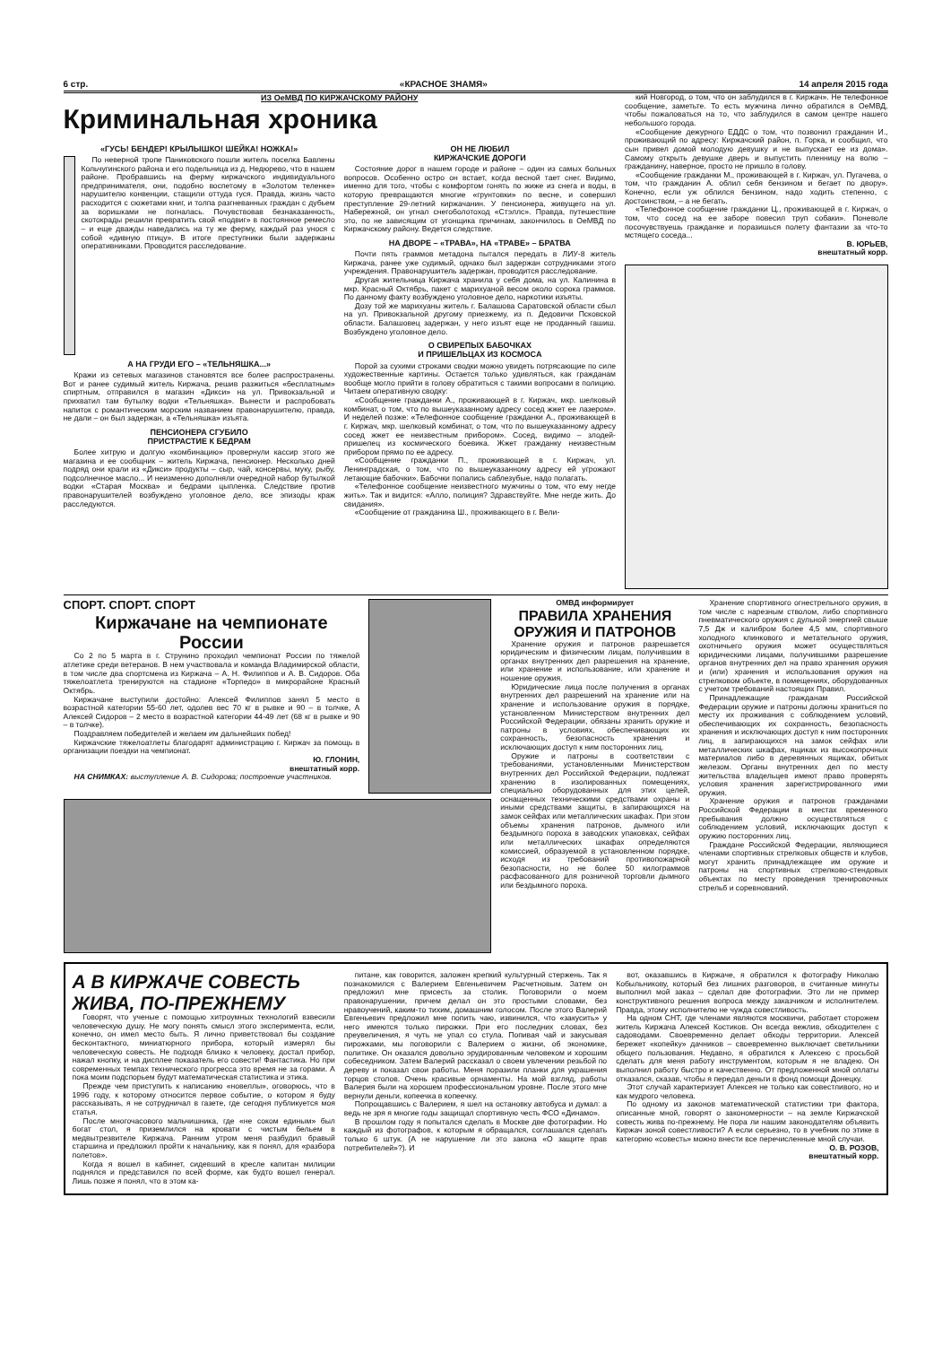6 стр. «КРАСНОЕ ЗНАМЯ» 14 апреля 2015 года
ИЗ ОеМВД ПО КИРЖАЧСКОМУ РАЙОНУ
Криминальная хроника
«ГУСЬ! БЕНДЕР! КРЫЛЫШКО! ШЕЙКА! НОЖКА!»
По неверной тропе Паниковского пошли житель поселка Бавлены Кольчугинского района и его подельница из д. Недюрево, что в нашем районе. Пробравшись на ферму киржачского индивидуального предпринимателя, они, подобно воспетому в «Золотом теленке» нарушителю конвенции, стащили оттуда гуся. Правда, жизнь часто расходится с сюжетами книг, и толпа разгневанных граждан с дубьем за воришками не погналась. Почувствовав безнаказанность, скотокрады решили превратить свой «подвиг» в постоянное ремесло – и еще дважды наведались на ту же ферму, каждый раз унося с собой «дивную птицу». В итоге преступники были задержаны оперативниками. Проводится расследование.
А НА ГРУДИ ЕГО – «ТЕЛЬНЯШКА...»
Кражи из сетевых магазинов становятся все более распространены. Вот и ранее судимый житель Киржача, решив разжиться «бесплатным» спиртным, отправился в магазин «Дикси» на ул. Привокзальной и прихватил там бутылку водки «Тельняшка». Вынести и распробовать напиток с романтическим морским названием правонарушителю, правда, не дали – он был задержан, а «Тельняшка» изъята.
ПЕНСИОНЕРА СГУБИЛО
ПРИСТРАСТИЕ К БЕДРАМ
Более хитрую и долгую «комбинацию» провернули кассир этого же магазина и ее сообщник – житель Киржача, пенсионер. Несколько дней подряд они крали из «Дикси» продукты – сыр, чай, консервы, муку, рыбу, подсолнечное масло... И неизменно дополняли очередной набор бутылкой водки «Старая Москва» и бедрами цыпленка. Следствие против правонарушителей возбуждено уголовное дело, все эпизоды краж расследуются.
ОН НЕ ЛЮБИЛ
КИРЖАЧСКИЕ ДОРОГИ
Состояние дорог в нашем городе и районе – один из самых больных вопросов. Особенно остро он встает, когда весной тает снег. Видимо, именно для того, чтобы с комфортом гонять по жиже из снега и воды, в которую превращаются многие «грунтовки» по весне, и совершил преступление 29-летний киржачанин. У пенсионера, живущего на ул. Набережной, он угнал снегоболотоход «Стэллс». Правда, путешествие это, по не зависящим от угонщика причинам, закончилось в ОеМВД по Киржачскому району. Ведется следствие.
НА ДВОРЕ – «ТРАВА», НА «ТРАВЕ» – БРАТВА
Почти пять граммов метадона пытался передать в ЛИУ-8 житель Киржача, ранее уже судимый, однако был задержан сотрудниками этого учреждения. Правонарушитель задержан, проводится расследование.
Другая жительница Киржача хранила у себя дома, на ул. Калинина в мкр. Красный Октябрь, пакет с марихуаной весом около сорока граммов. По данному факту возбуждено уголовное дело, наркотики изъяты.
Дозу той же марихуаны житель г. Балашова Саратовской области сбыл на ул. Привокзальной другому приезжему, из п. Дедовичи Псковской области. Балашовец задержан, у него изъят еще не проданный гашиш. Возбуждено уголовное дело.
О СВИРЕПЫХ БАБОЧКАХ
И ПРИШЕЛЬЦАХ ИЗ КОСМОСА
Порой за сухими строками сводки можно увидеть потрясающие по силе художественные картины. Остается только удивляться, как гражданам вообще могло прийти в голову обратиться с такими вопросами в полицию. Читаем оперативную сводку:
«Сообщение гражданки А., проживающей в г. Киржач, мкр. шелковый комбинат, о том, что по вышеуказанному адресу сосед жжет ее лазером». И неделей позже: «Телефонное сообщение гражданки А., проживающей в г. Киржач, мкр. шелковый комбинат, о том, что по вышеуказанному адресу сосед жжет ее неизвестным прибором». Сосед, видимо – злодей-пришелец из космического боевика. Жжет гражданку неизвестным прибором прямо по ее адресу.
«Сообщение гражданки П., проживающей в г. Киржач, ул. Ленинградская, о том, что по вышеуказанному адресу ей угрожают летающие бабочки». Бабочки попались саблезубые, надо полагать.
«Телефонное сообщение неизвестного мужчины о том, что ему негде жить». Так и видится: «Алло, полиция? Здравствуйте. Мне негде жить. До свидания».
«Сообщение от гражданина Ш., проживающего в г. Вели-
кий Новгород, о том, что он заблудился в г. Киржач». Не телефонное сообщение, заметьте. То есть мужчина лично обратился в ОеМВД, чтобы пожаловаться на то, что заблудился в самом центре нашего небольшого города.
«Сообщение дежурного ЕДДС о том, что позвонил гражданин И., проживающий по адресу: Киржачский район, п. Горка, и сообщил, что сын привел домой молодую девушку и не выпускает ее из дома». Самому открыть девушке дверь и выпустить пленницу на волю – гражданину, наверное, просто не пришло в голову.
«Сообщение гражданки М., проживающей в г. Киржач, ул. Пугачева, о том, что гражданин А. облил себя бензином и бегает по двору». Конечно, если уж облился бензином, надо ходить степенно, с достоинством, – а не бегать.
«Телефонное сообщение гражданки Ц., проживающей в г. Киржач, о том, что сосед на ее заборе повесил труп собаки». Поневоле посочувствуешь гражданке и поразишься полету фантазии за что-то мстящего соседа...
В. ЮРЬЕВ,
внештатный корр.
СПОРТ. СПОРТ. СПОРТ
Киржачане на чемпионате России
Со 2 по 5 марта в г. Струнино проходил чемпионат России по тяжелой атлетике среди ветеранов. В нем участвовала и команда Владимирской области, в том числе два спортсмена из Киржача – А. Н. Филиппов и А. В. Сидоров. Оба тяжелоатлета тренируются на стадионе «Торпедо» в микрорайоне Красный Октябрь.
Киржачане выступили достойно: Алексей Филиппов занял 5 место в возрастной категории 55-60 лет, одолев вес 70 кг в рывке и 90 – в толчке, А Алексей Сидоров – 2 место в возрастной категории 44-49 лет (68 кг в рывке и 90 – в толчке).
Поздравляем победителей и желаем им дальнейших побед!
Киржачские тяжелоатлеты благодарят администрацию г. Киржач за помощь в организации поездки на чемпионат.
Ю. ГЛОНИН,
внештатный корр.
НА СНИМКАХ: выступление А. В. Сидорова; построение участников.
ОМВД информирует
ПРАВИЛА ХРАНЕНИЯ ОРУЖИЯ И ПАТРОНОВ
Хранение оружия и патронов разрешается юридическим и физическим лицам, получившим в органах внутренних дел разрешения на хранение, или хранение и использование, или хранение и ношение оружия.
Юридические лица после получения в органах внутренних дел разрешений на хранение или на хранение и использование оружия в порядке, установленном Министерством внутренних дел Российской Федерации, обязаны хранить оружие и патроны в условиях, обеспечивающих их сохранность, безопасность хранения и исключающих доступ к ним посторонних лиц.
Оружие и патроны в соответствии с требованиями, установленными Министерством внутренних дел Российской Федерации, подлежат хранению в изолированных помещениях, специально оборудованных для этих целей, оснащенных техническими средствами охраны и иными средствами защиты, в запирающихся на замок сейфах или металлических шкафах. При этом объемы хранения патронов, дымного или бездымного пороха в заводских упаковках, сейфах или металлических шкафах определяются комиссией, образуемой в установленном порядке, исходя из требований противопожарной безопасности, но не более 50 килограммов расфасованного для розничной торговли дымного или бездымного пороха.
Хранение спортивного огнестрельного оружия, в том числе с нарезным стволом, либо спортивного пневматического оружия с дульной энергией свыше 7,5 Дж и калибром более 4,5 мм, спортивного холодного клинкового и метательного оружия, охотничьего оружия может осуществляться юридическими лицами, получившими разрешение органов внутренних дел на право хранения оружия и (или) хранения и использования оружия на стрелковом объекте, в помещениях, оборудованных с учетом требований настоящих Правил.
Принадлежащие гражданам Российской Федерации оружие и патроны должны храниться по месту их проживания с соблюдением условий, обеспечивающих их сохранность, безопасность хранения и исключающих доступ к ним посторонних лиц, в запирающихся на замок сейфах или металлических шкафах, ящиках из высокопрочных материалов либо в деревянных ящиках, обитых железом. Органы внутренних дел по месту жительства владельцев имеют право проверять условия хранения зарегистрированного ими оружия.
Хранение оружия и патронов гражданами Российской Федерации в местах временного пребывания должно осуществляться с соблюдением условий, исключающих доступ к оружию посторонних лиц.
Граждане Российской Федерации, являющиеся членами спортивных стрелковых обществ и клубов, могут хранить принадлежащее им оружие и патроны на спортивных стрелково-стендовых объектах по месту проведения тренировочных стрельб и соревнований.
А В КИРЖАЧЕ СОВЕСТЬ ЖИВА, ПО-ПРЕЖНЕМУ
Говорят, что ученые с помощью хитроумных технологий взвесили человеческую душу. Не могу понять смысл этого эксперимента, если, конечно, он имел место быть. Я лично приветствовал бы создание бесконтактного, миниатюрного прибора, который измерял бы человеческую совесть. Не подходя близко к человеку, достал прибор, нажал кнопку, и на дисплее показатель его совести! Фантастика. Но при современных темпах технического прогресса это время не за горами. А пока моим подспорьем будут математическая статистика и этика.
Прежде чем приступить к написанию «новеллы», оговорюсь, что в 1996 году, к которому относится первое событие, о котором я буду рассказывать, я не сотрудничал в газете, где сегодня публикуется моя статья.
После многочасового мальчишника, где «не соком единым» был богат стол, я приземлился на кровати с чистым бельем в медвытрезвителе Киржача. Ранним утром меня разбудил бравый старшина и предложил пройти к начальнику, как я понял, для «разбора полетов».
Когда я вошел в кабинет, сидевший в кресле капитан милиции поднялся и представился по всей форме, как будто вошел генерал. Лишь позже я понял, что в этом ка-
питане, как говорится, заложен крепкий культурный стержень. Так я познакомился с Валерием Евгеньевичем Расчетновым. Затем он предложил мне присесть за столик. Поговорили о моем правонарушении, причем делал он это простыми словами, без нравоучений, каким-то тихим, домашним голосом. После этого Валерий Евгеньевич предложил мне попить чаю, извинился, что «закусить» у него имеются только пирожки. При его последних словах, без преувеличения, я чуть не упал со стула. Попивая чай и закусывая пирожками, мы поговорили с Валерием о жизни, об экономике, политике. Он оказался довольно эрудированным человеком и хорошим собеседником. Затем Валерий рассказал о своем увлечении резьбой по дереву и показал свои работы. Меня поразили планки для украшения торцов столов. Очень красивые орнаменты. На мой взгляд, работы Валерия были на хорошем профессиональном уровне. После этого мне вернули деньги, копеечка в копеечку.
Попрощавшись с Валерием, я шел на остановку автобуса и думал: а ведь не зря я многие годы защищал спортивную честь ФСО «Динамо».
В прошлом году я попытался сделать в Москве две фотографии. Но каждый из фотографов, к которым я обращался, соглашался сделать только 6 штук. (А не нарушение ли это закона «О защите прав потребителей»?). И
вот, оказавшись в Киржаче, я обратился к фотографу Николаю Кобыльникову, который без лишних разговоров, в считанные минуты выполнил мой заказ – сделал две фотографии. Это ли не пример конструктивного решения вопроса между заказчиком и исполнителем. Правда, этому исполнителю не чужда совестливость.
На одном СНТ, где членами являются москвичи, работает сторожем житель Киржача Алексей Костиков. Он всегда вежлив, обходителен с садоводами. Своевременно делает обходы территории. Алексей бережет «копейку» дачников – своевременно выключает светильники общего пользования. Недавно, я обратился к Алексею с просьбой сделать для меня работу инструментом, которым я не владею. Он выполнил работу быстро и качественно. От предложенной мной оплаты отказался, сказав, чтобы я передал деньги в фонд помощи Донецку.
Этот случай характеризует Алексея не только как совестливого, но и как мудрого человека.
По одному из законов математической статистики три фактора, описанные мной, говорят о закономерности – на земле Киржачской совесть жива по-прежнему. Не пора ли нашим законодателям объявить Киржач зоной совестливости? А если серьезно, то в учебник по этике в категорию «совесть» можно внести все перечисленные мной случаи.
О. В. РОЗОВ,
внештатный корр.